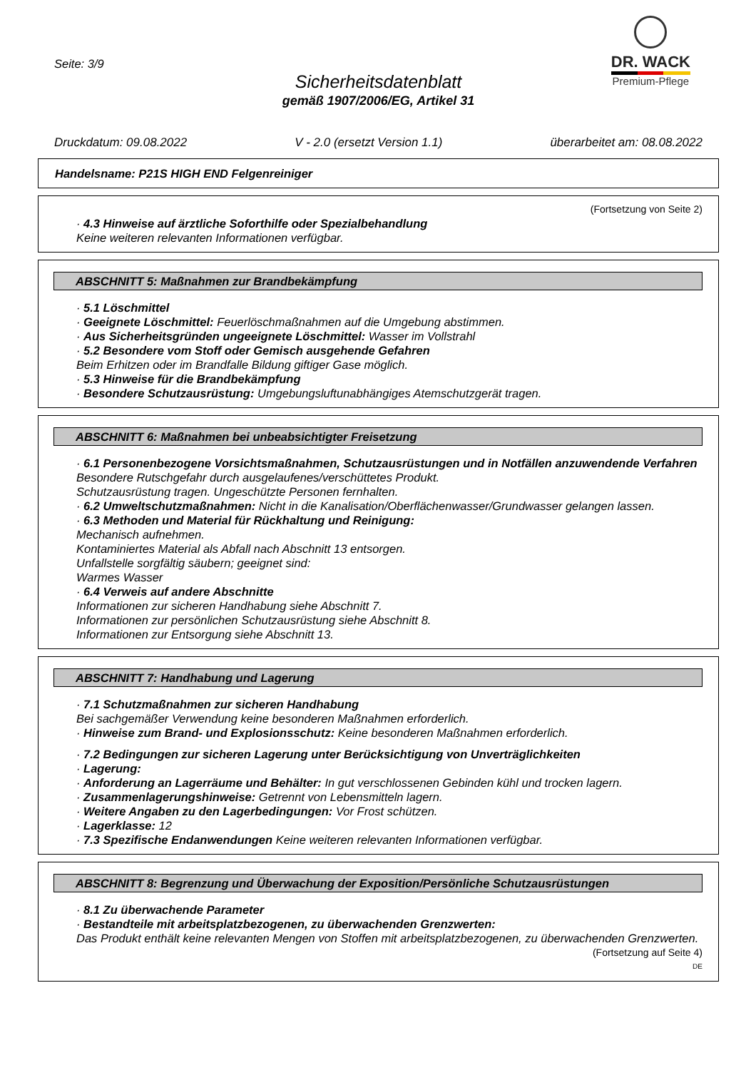Seite: 3/9
Sicherheitsdatenblatt
gemäß 1907/2006/EG, Artikel 31
DR. WACK
Premium-Pflege
Druckdatum: 09.08.2022 V - 2.0 (ersetzt Version 1.1) überarbeitet am: 08.08.2022
Handelsname: P21S HIGH END Felgenreiniger
(Fortsetzung von Seite 2)
· 4.3 Hinweise auf ärztliche Soforthilfe oder Spezialbehandlung
Keine weiteren relevanten Informationen verfügbar.
ABSCHNITT 5: Maßnahmen zur Brandbekämpfung
· 5.1 Löschmittel
· Geeignete Löschmittel: Feuerlöschmaßnahmen auf die Umgebung abstimmen.
· Aus Sicherheitsgründen ungeeignete Löschmittel: Wasser im Vollstrahl
· 5.2 Besondere vom Stoff oder Gemisch ausgehende Gefahren
Beim Erhitzen oder im Brandfalle Bildung giftiger Gase möglich.
· 5.3 Hinweise für die Brandbekämpfung
· Besondere Schutzausrüstung: Umgebungsluftunabhängiges Atemschutzgerät tragen.
ABSCHNITT 6: Maßnahmen bei unbeabsichtigter Freisetzung
· 6.1 Personenbezogene Vorsichtsmaßnahmen, Schutzausrüstungen und in Notfällen anzuwendende Verfahren
Besondere Rutschgefahr durch ausgelaufenes/verschüttetes Produkt.
Schutzausrüstung tragen. Ungeschützte Personen fernhalten.
· 6.2 Umweltschutzmaßnahmen: Nicht in die Kanalisation/Oberflächenwasser/Grundwasser gelangen lassen.
· 6.3 Methoden und Material für Rückhaltung und Reinigung:
Mechanisch aufnehmen.
Kontaminiertes Material als Abfall nach Abschnitt 13 entsorgen.
Unfallstelle sorgfältig säubern; geeignet sind:
Warmes Wasser
· 6.4 Verweis auf andere Abschnitte
Informationen zur sicheren Handhabung siehe Abschnitt 7.
Informationen zur persönlichen Schutzausrüstung siehe Abschnitt 8.
Informationen zur Entsorgung siehe Abschnitt 13.
ABSCHNITT 7: Handhabung und Lagerung
· 7.1 Schutzmaßnahmen zur sicheren Handhabung
Bei sachgemäßer Verwendung keine besonderen Maßnahmen erforderlich.
· Hinweise zum Brand- und Explosionsschutz: Keine besonderen Maßnahmen erforderlich.
· 7.2 Bedingungen zur sicheren Lagerung unter Berücksichtigung von Unverträglichkeiten
· Lagerung:
· Anforderung an Lagerräume und Behälter: In gut verschlossenen Gebinden kühl und trocken lagern.
· Zusammenlagerungshinweise: Getrennt von Lebensmitteln lagern.
· Weitere Angaben zu den Lagerbedingungen: Vor Frost schützen.
· Lagerklasse: 12
· 7.3 Spezifische Endanwendungen Keine weiteren relevanten Informationen verfügbar.
ABSCHNITT 8: Begrenzung und Überwachung der Exposition/Persönliche Schutzausrüstungen
· 8.1 Zu überwachende Parameter
· Bestandteile mit arbeitsplatzbezogenen, zu überwachenden Grenzwerten:
Das Produkt enthält keine relevanten Mengen von Stoffen mit arbeitsplatzbezogenen, zu überwachenden Grenzwerten.
(Fortsetzung auf Seite 4)
DE